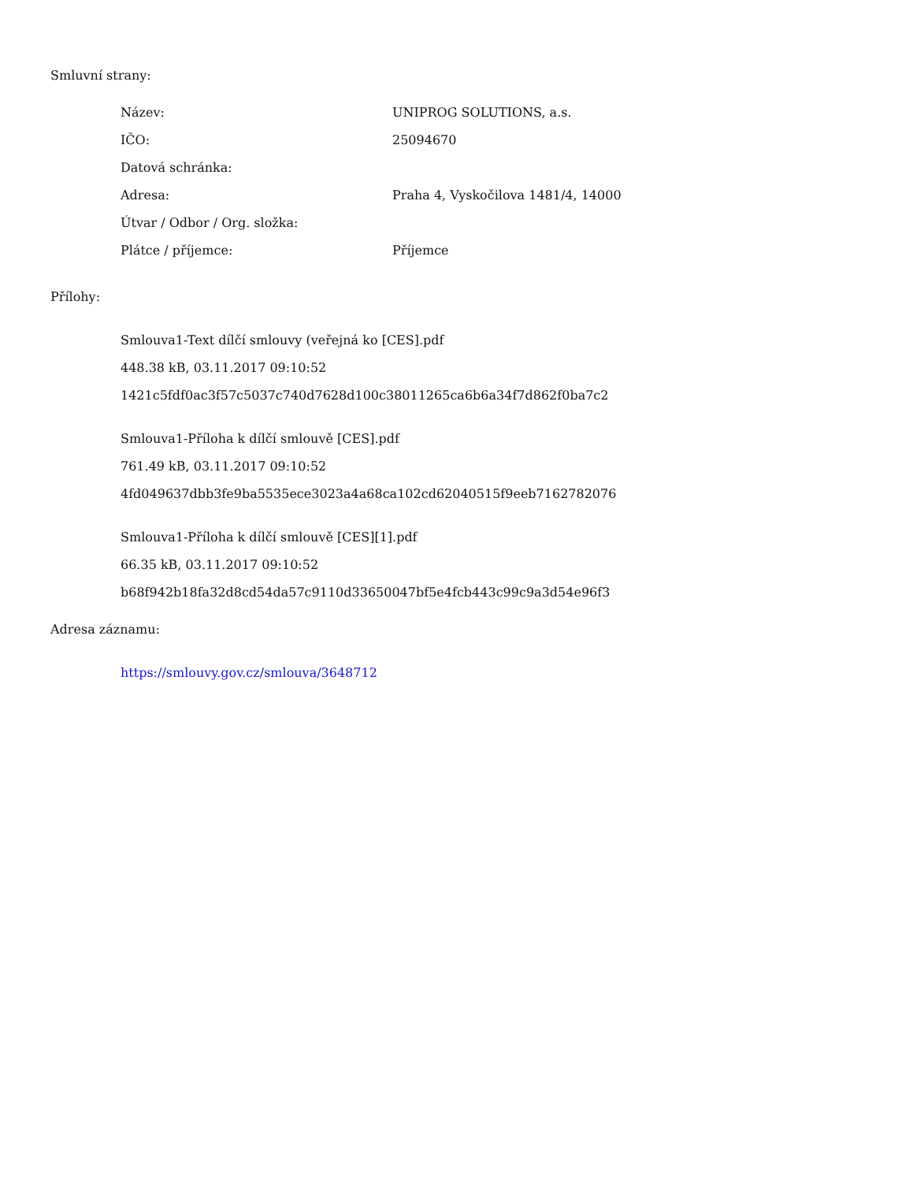Smluvní strany:
| Název: | UNIPROG SOLUTIONS, a.s. |
| IČO: | 25094670 |
| Datová schránka: | |
| Adresa: | Praha 4, Vyskočilova 1481/4, 14000 |
| Útvar / Odbor / Org. složka: | |
| Plátce / příjemce: | Příjemce |
Přílohy:
Smlouva1-Text dílčí smlouvy (veřejná ko [CES].pdf
448.38 kB, 03.11.2017 09:10:52
1421c5fdf0ac3f57c5037c740d7628d100c38011265ca6b6a34f7d862f0ba7c2
Smlouva1-Příloha k dílčí smlouvě [CES].pdf
761.49 kB, 03.11.2017 09:10:52
4fd049637dbb3fe9ba5535ece3023a4a68ca102cd62040515f9eeb7162782076
Smlouva1-Příloha k dílčí smlouvě [CES][1].pdf
66.35 kB, 03.11.2017 09:10:52
b68f942b18fa32d8cd54da57c9110d33650047bf5e4fcb443c99c9a3d54e96f3
Adresa záznamu:
https://smlouvy.gov.cz/smlouva/3648712